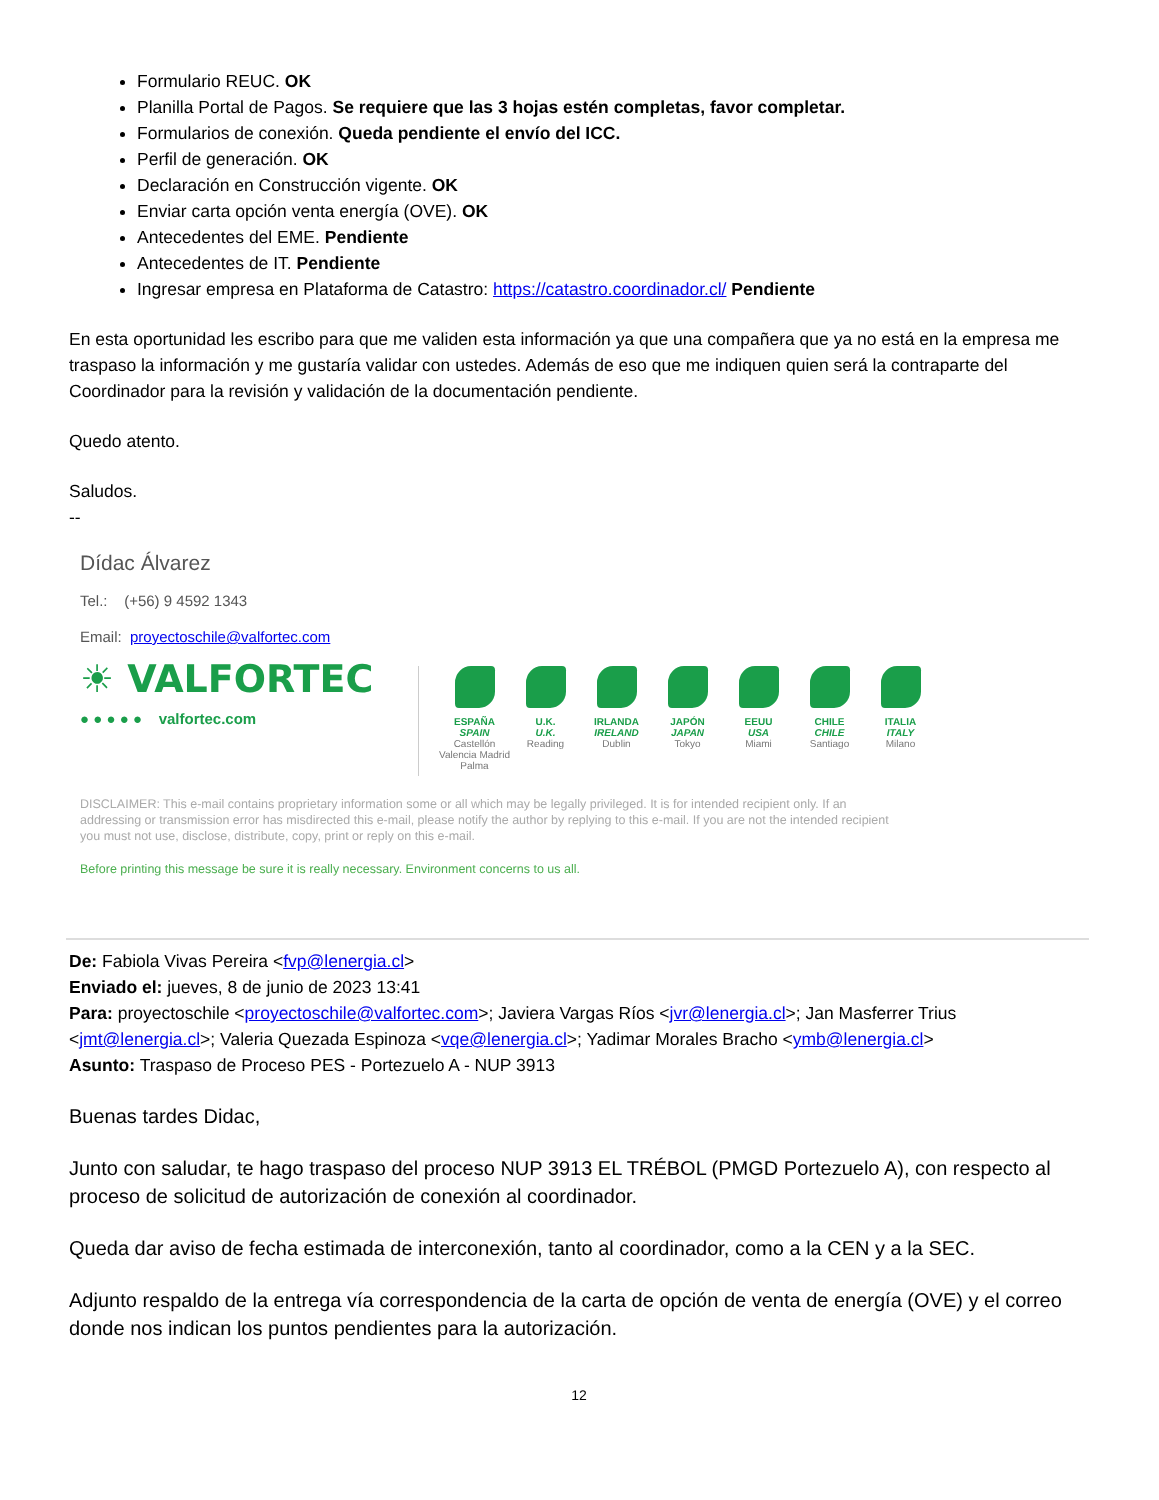Formulario REUC. OK
Planilla Portal de Pagos. Se requiere que las 3 hojas estén completas, favor completar.
Formularios de conexión. Queda pendiente el envío del ICC.
Perfil de generación. OK
Declaración en Construcción vigente. OK
Enviar carta opción venta energía (OVE). OK
Antecedentes del EME. Pendiente
Antecedentes de IT. Pendiente
Ingresar empresa en Plataforma de Catastro: https://catastro.coordinador.cl/ Pendiente
En esta oportunidad les escribo para que me validen esta información ya que una compañera que ya no está en la empresa me traspaso la información y me gustaría validar con ustedes. Además de eso que me indiquen quien será la contraparte del Coordinador para la revisión y validación de la documentación pendiente.
Quedo atento.
Saludos.
--
Dídac Álvarez
Tel.: (+56) 9 4592 1343
Email: proyectoschile@valfortec.com
☀ VALFORTEC
● ● ● ● ● valfortec.com
ESPAÑA
SPAIN
Castellón Valencia Madrid Palma
U.K.
U.K.
Reading
IRLANDA
IRELAND
Dublin
JAPÓN
JAPAN
Tokyo
EEUU
USA
Miami
CHILE
CHILE
Santiago
ITALIA
ITALY
Milano
DISCLAIMER: This e-mail contains proprietary information some or all which may be legally privileged. It is for intended recipient only. If an addressing or transmission error has misdirected this e-mail, please notify the author by replying to this e-mail. If you are not the intended recipient you must not use, disclose, distribute, copy, print or reply on this e-mail.
Before printing this message be sure it is really necessary. Environment concerns to us all.
De: Fabiola Vivas Pereira <fvp@lenergia.cl>
Enviado el: jueves, 8 de junio de 2023 13:41
Para: proyectoschile <proyectoschile@valfortec.com>; Javiera Vargas Ríos <jvr@lenergia.cl>; Jan Masferrer Trius <jmt@lenergia.cl>; Valeria Quezada Espinoza <vqe@lenergia.cl>; Yadimar Morales Bracho <ymb@lenergia.cl>
Asunto: Traspaso de Proceso PES - Portezuelo A - NUP 3913
Buenas tardes Didac,
Junto con saludar, te hago traspaso del proceso NUP 3913 EL TRÉBOL (PMGD Portezuelo A), con respecto al proceso de solicitud de autorización de conexión al coordinador.
Queda dar aviso de fecha estimada de interconexión, tanto al coordinador, como a la CEN y a la SEC.
Adjunto respaldo de la entrega vía correspondencia de la carta de opción de venta de energía (OVE) y el correo donde nos indican los puntos pendientes para la autorización.
12